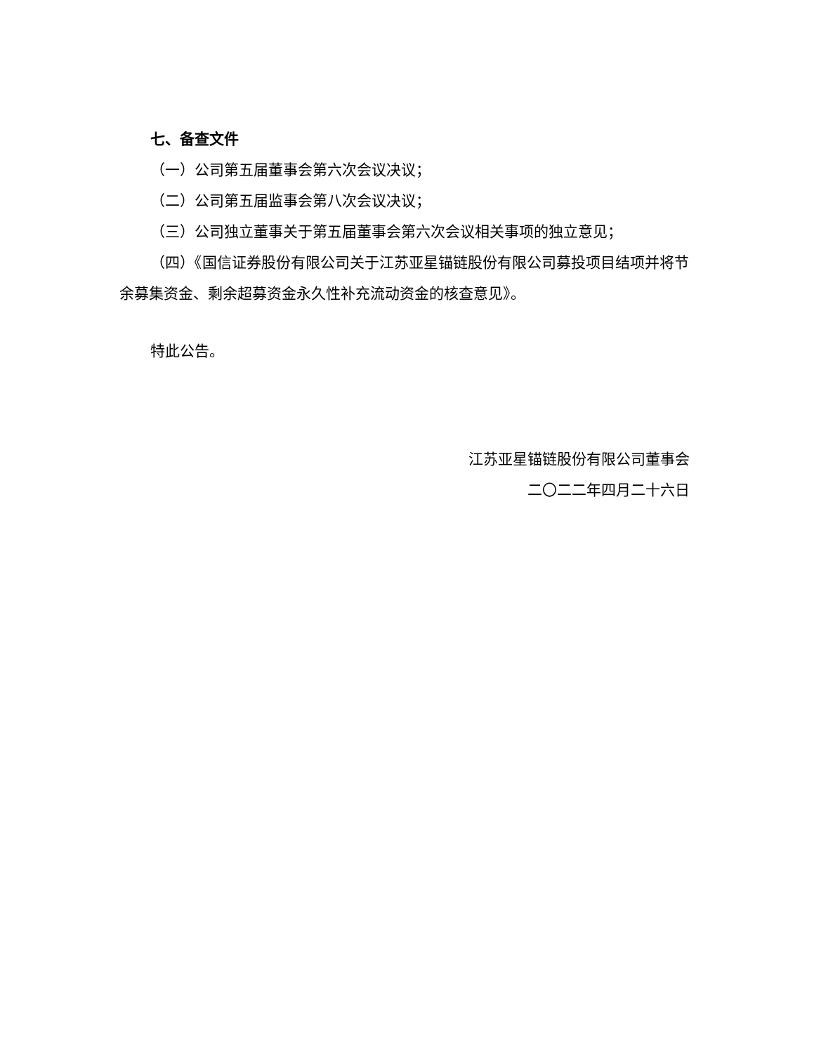七、备查文件
（一）公司第五届董事会第六次会议决议；
（二）公司第五届监事会第八次会议决议；
（三）公司独立董事关于第五届董事会第六次会议相关事项的独立意见；
（四）《国信证券股份有限公司关于江苏亚星锚链股份有限公司募投项目结项并将节余募集资金、剩余超募资金永久性补充流动资金的核查意见》。
特此公告。
江苏亚星锚链股份有限公司董事会
二〇二二年四月二十六日